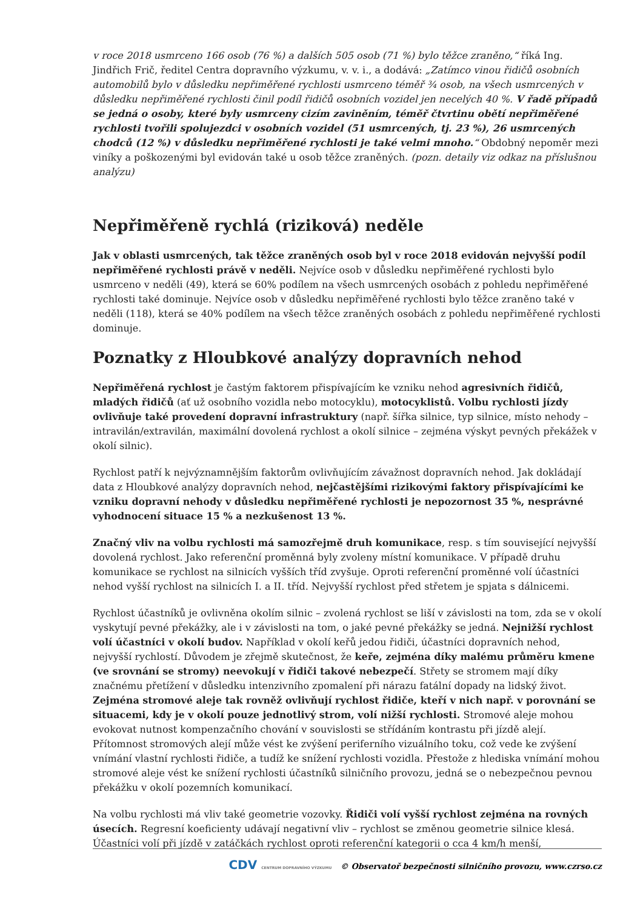v roce 2018 usmrceno 166 osob (76 %) a dalších 505 osob (71 %) bylo těžce zraněno,“ říká Ing. Jindřich Frič, ředitel Centra dopravního výzkumu, v. v. i., a dodává: „Zatímco vinou řidičů osobních automobilů bylo v důsledku nepřiměřené rychlosti usmrceno téměř ¾ osob, na všech usmrcených v důsledku nepřiměřené rychlosti činil podíl řidičů osobních vozidel jen necelých 40 %. V řadě případů se jedná o osoby, které byly usmrceny cizím zaviněním, téměř čtvrtinu obětí nepřiměřené rychlosti tvořili spolujezdci v osobních vozidel (51 usmrcených, tj. 23 %), 26 usmrcených chodců (12 %) v důsledku nepřiměřené rychlosti je také velmi mnoho.“ Obdobný nepoměr mezi viníky a poškozenými byl evidován také u osob těžce zraněných. (pozn. detaily viz odkaz na příslušnou analýzu)
Nepřiměřeně rychlá (riziková) neděle
Jak v oblasti usmrcených, tak těžce zraněných osob byl v roce 2018 evidován nejvyšší podíl nepřiměřené rychlosti právě v neděli. Nejvíce osob v důsledku nepřiměřené rychlosti bylo usmrceno v neděli (49), která se 60% podílem na všech usmrcených osobách z pohledu nepřiměřené rychlosti také dominuje. Nejvíce osob v důsledku nepřiměřené rychlosti bylo těžce zraněno také v neděli (118), která se 40% podílem na všech těžce zraněných osobách z pohledu nepřiměřené rychlosti dominuje.
Poznatky z Hloubkové analýzy dopravních nehod
Nepřiměřená rychlost je častým faktorem přispívajícím ke vzniku nehod agresivních řidičů, mladých řidičů (ať už osobního vozidla nebo motocyklu), motocyklistů. Volbu rychlosti jízdy ovlivňuje také provedení dopravní infrastruktury (např. šířka silnice, typ silnice, místo nehody – intravilán/extravilán, maximální dovolená rychlost a okolí silnice – zejména výskyt pevných překážek v okolí silnic).
Rychlost patří k nejvýznamnějším faktorům ovlivňujícím závažnost dopravních nehod. Jak dokládají data z Hloubkové analýzy dopravních nehod, nejčastějšími rizikovými faktory přispívajícími ke vzniku dopravní nehody v důsledku nepřiměřené rychlosti je nepozornost 35 %, nesprávné vyhodnocení situace 15 % a nezkušenost 13 %.
Značný vliv na volbu rychlosti má samozřejmě druh komunikace, resp. s tím související nejvyšší dovolená rychlost. Jako referenční proměnná byly zvoleny místní komunikace. V případě druhu komunikace se rychlost na silnicích vyšších tříd zvyšuje. Oproti referenční proměnné volí účastníci nehod vyšší rychlost na silnicích I. a II. tříd. Nejvyšší rychlost před střetem je spjata s dálnicemi.
Rychlost účastníků je ovlivněna okolím silnic – zvolená rychlost se liší v závislosti na tom, zda se v okolí vyskytují pevné překážky, ale i v závislosti na tom, o jaké pevné překážky se jedná. Nejnižší rychlost volí účastníci v okolí budov. Například v okolí keřů jedou řidiči, účastníci dopravních nehod, nejvyšší rychlostí. Důvodem je zřejmě skutečnost, že keře, zejména díky malému průměru kmene (ve srovnání se stromy) neevokují v řidiči takové nebezpečí. Střety se stromem mají díky značnému přetížení v důsledku intenzivního zpomalení při nárazu fatální dopady na lidský život. Zejména stromové aleje tak rovněž ovlivňují rychlost řidiče, kteří v nich např. v porovnání se situacemi, kdy je v okolí pouze jednotlivý strom, volí nižší rychlosti. Stromové aleje mohou evokovat nutnost kompenzačního chování v souvislosti se střídáním kontrastu při jízdě alejí. Přítomnost stromových alejí může vést ke zvýšení periferního vizuálního toku, což vede ke zvýšení vnímání vlastní rychlosti řidiče, a tudíž ke snížení rychlosti vozidla. Přestože z hlediska vnímání mohou stromové aleje vést ke snížení rychlosti účastníků silničního provozu, jedná se o nebezpečnou pevnou překážku v okolí pozemních komunikací.
Na volbu rychlosti má vliv také geometrie vozovky. Řidiči volí vyšší rychlost zejména na rovných úsecích. Regresní koeficienty udávají negativní vliv – rychlost se změnou geometrie silnice klesá. Účastníci volí při jízdě v zatáčkách rychlost oproti referenční kategorii o cca 4 km/h menší,
CDV CENTRUM DOPRAVNÍHO VÝZKUMU © Observatoř bezpečnosti silničního provozu, www.czrso.cz